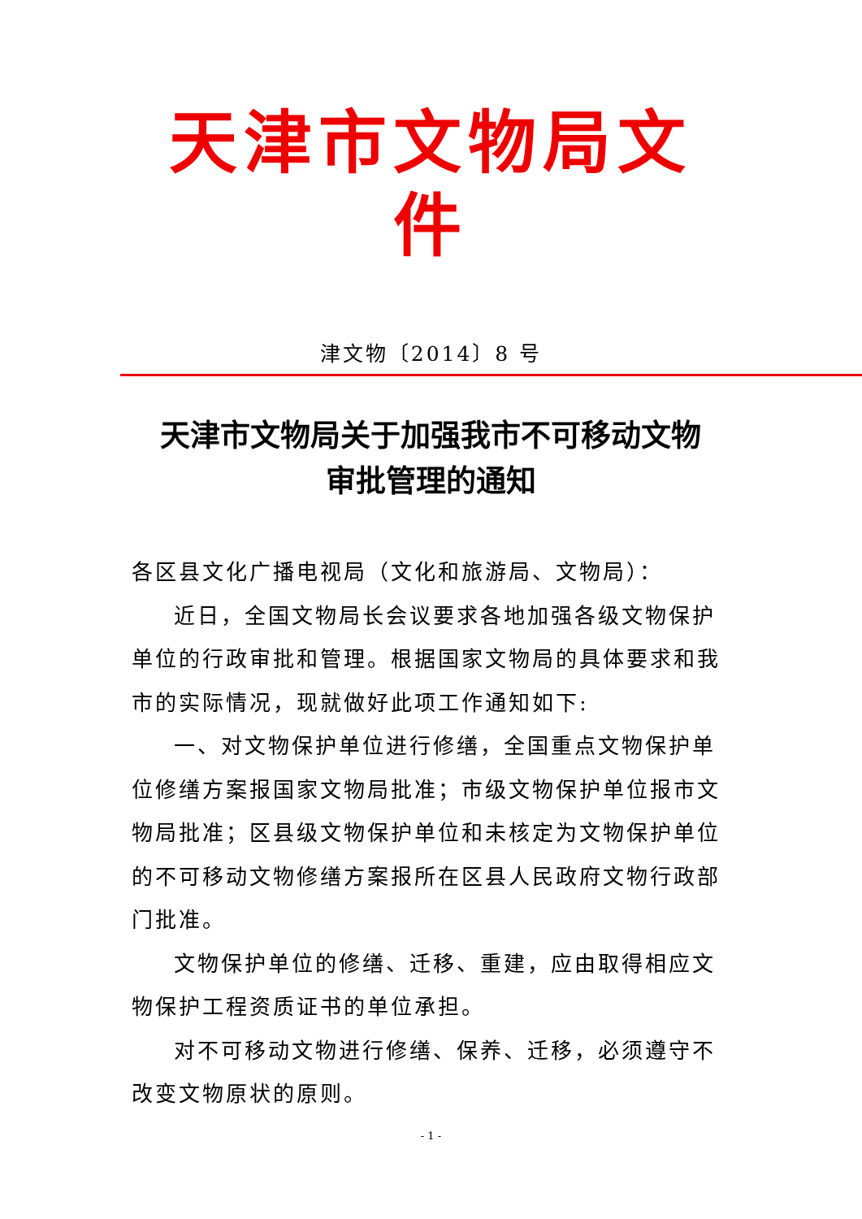天津市文物局文件
津文物〔2014〕8 号
天津市文物局关于加强我市不可移动文物
审批管理的通知
各区县文化广播电视局（文化和旅游局、文物局）：
近日，全国文物局长会议要求各地加强各级文物保护单位的行政审批和管理。根据国家文物局的具体要求和我市的实际情况，现就做好此项工作通知如下:
一、对文物保护单位进行修缮，全国重点文物保护单位修缮方案报国家文物局批准；市级文物保护单位报市文物局批准；区县级文物保护单位和未核定为文物保护单位的不可移动文物修缮方案报所在区县人民政府文物行政部门批准。
文物保护单位的修缮、迁移、重建，应由取得相应文物保护工程资质证书的单位承担。
对不可移动文物进行修缮、保养、迁移，必须遵守不改变文物原状的原则。
- 1 -